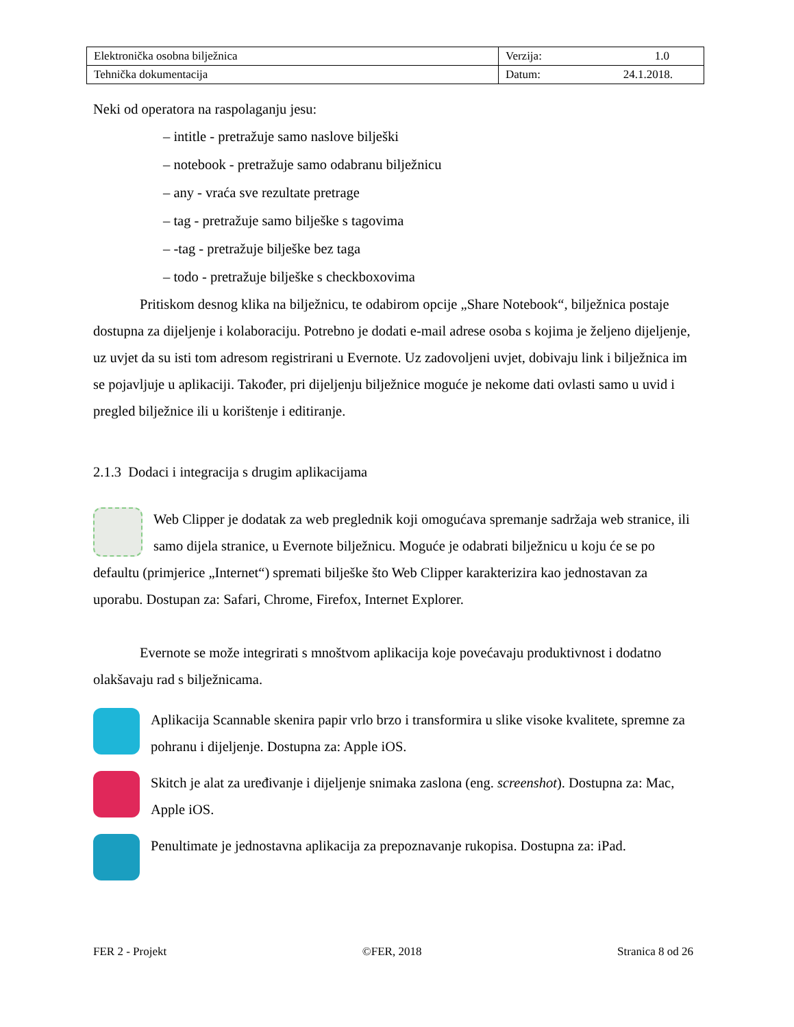| Elektronička osobna bilježnica | Verzija: 1.0 |
| Tehnička dokumentacija | Datum: 24.1.2018. |
Neki od operatora na raspolaganju jesu:
– intitle - pretražuje samo naslove bilješki
– notebook - pretražuje samo odabranu bilježnicu
– any - vraća sve rezultate pretrage
– tag - pretražuje samo bilješke s tagovima
– -tag - pretražuje bilješke bez taga
– todo - pretražuje bilješke s checkboxovima
Pritiskom desnog klika na bilježnicu, te odabirom opcije „Share Notebook“, bilježnica postaje dostupna za dijeljenje i kolaboraciju. Potrebno je dodati e-mail adrese osoba s kojima je željeno dijeljenje, uz uvjet da su isti tom adresom registrirani u Evernote. Uz zadovoljeni uvjet, dobivaju link i bilježnica im se pojavljuje u aplikaciji. Također, pri dijeljenju bilježnice moguće je nekome dati ovlasti samo u uvid i pregled bilježnice ili u korištenje i editiranje.
2.1.3 Dodaci i integracija s drugim aplikacijama
Web Clipper je dodatak za web preglednik koji omogućava spremanje sadržaja web stranice, ili samo dijela stranice, u Evernote bilježnicu. Moguće je odabrati bilježnicu u koju će se po defaultu (primjerice „Internet“) spremati bilješke što Web Clipper karakterizira kao jednostavan za uporabu. Dostupan za: Safari, Chrome, Firefox, Internet Explorer.
Evernote se može integrirati s mnoštvom aplikacija koje povećavaju produktivnost i dodatno olakšavaju rad s bilježnicama.
Aplikacija Scannable skenira papir vrlo brzo i transformira u slike visoke kvalitete, spremne za pohranu i dijeljenje. Dostupna za: Apple iOS.
Skitch je alat za uređivanje i dijeljenje snimaka zaslona (eng. screenshot). Dostupna za: Mac, Apple iOS.
Penultimate je jednostavna aplikacija za prepoznavanje rukopisa. Dostupna za: iPad.
FER 2 - Projekt ©FER, 2018 Stranica 8 od 26